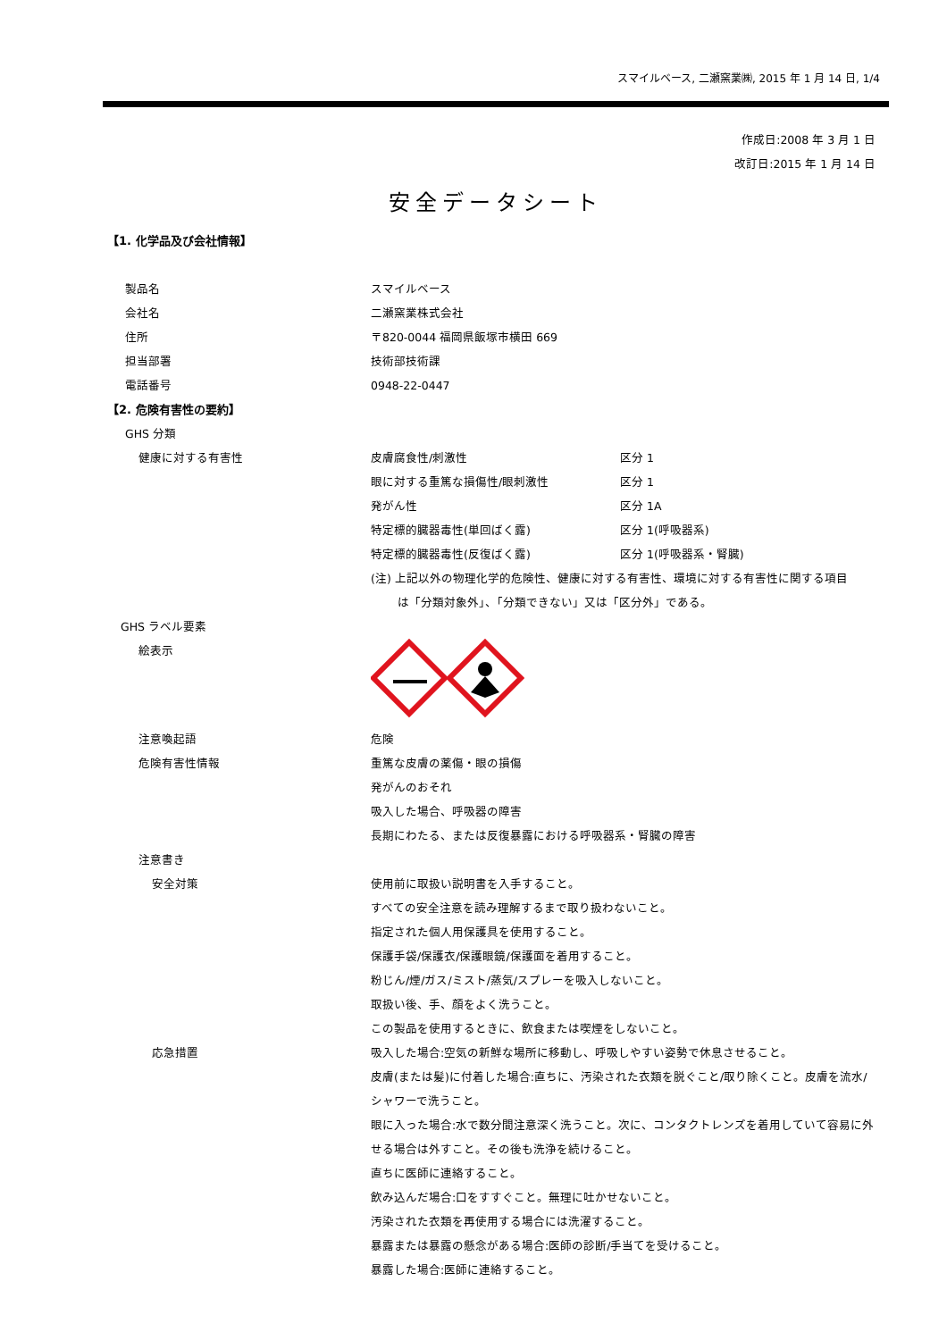スマイルベース, 二瀬窯業㈱, 2015 年 1 月 14 日, 1/4
作成日:2008 年 3 月 1 日
改訂日:2015 年 1 月 14 日
安全データシート
【1. 化学品及び会社情報】
製品名 スマイルベース
会社名 二瀬窯業株式会社
住所 〒820-0044 福岡県飯塚市横田 669
担当部署 技術部技術課
電話番号 0948-22-0447
【2. 危険有害性の要約】
GHS 分類
健康に対する有害性 皮膚腐食性/刺激性 区分 1
眼に対する重篤な損傷性/眼刺激性 区分 1
発がん性 区分 1A
特定標的臓器毒性(単回ばく露) 区分 1(呼吸器系)
特定標的臓器毒性(反復ばく露) 区分 1(呼吸器系・腎臓)
(注) 上記以外の物理化学的危険性、健康に対する有害性、環境に対する有害性に関する項目
は「分類対象外」、「分類できない」又は「区分外」である。
GHS ラベル要素
絵表示
注意喚起語 危険
危険有害性情報 重篤な皮膚の薬傷・眼の損傷
発がんのおそれ
吸入した場合、呼吸器の障害
長期にわたる、または反復暴露における呼吸器系・腎臓の障害
注意書き
安全対策 使用前に取扱い説明書を入手すること。
すべての安全注意を読み理解するまで取り扱わないこと。
指定された個人用保護具を使用すること。
保護手袋/保護衣/保護眼鏡/保護面を着用すること。
粉じん/煙/ガス/ミスト/蒸気/スプレーを吸入しないこと。
取扱い後、手、顔をよく洗うこと。
この製品を使用するときに、飲食または喫煙をしないこと。
応急措置 吸入した場合:空気の新鮮な場所に移動し、呼吸しやすい姿勢で休息させること。
皮膚(または髪)に付着した場合:直ちに、汚染された衣類を脱ぐこと/取り除くこと。皮膚を流水/
シャワーで洗うこと。
眼に入った場合:水で数分間注意深く洗うこと。次に、コンタクトレンズを着用していて容易に外
せる場合は外すこと。その後も洗浄を続けること。
直ちに医師に連絡すること。
飲み込んだ場合:口をすすぐこと。無理に吐かせないこと。
汚染された衣類を再使用する場合には洗濯すること。
暴露または暴露の懸念がある場合:医師の診断/手当てを受けること。
暴露した場合:医師に連絡すること。